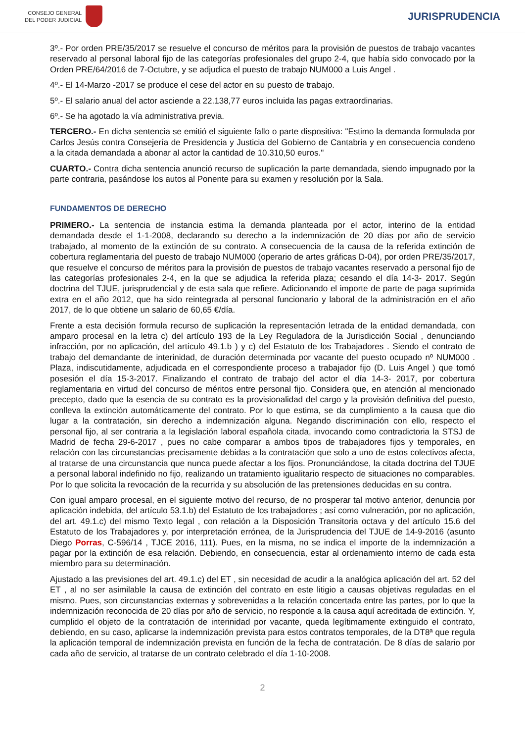CONSEJO GENERAL
DEL PODER JUDICIAL
JURISPRUDENCIA
3º.- Por orden PRE/35/2017 se resuelve el concurso de méritos para la provisión de puestos de trabajo vacantes reservado al personal laboral fijo de las categorías profesionales del grupo 2-4, que había sido convocado por la Orden PRE/64/2016 de 7-Octubre, y se adjudica el puesto de trabajo NUM000 a Luis Angel .
4º.- El 14-Marzo -2017 se produce el cese del actor en su puesto de trabajo.
5º.- El salario anual del actor asciende a 22.138,77 euros incluida las pagas extraordinarias.
6º.- Se ha agotado la vía administrativa previa.
TERCERO.- En dicha sentencia se emitió el siguiente fallo o parte dispositiva: "Estimo la demanda formulada por Carlos Jesús contra Consejería de Presidencia y Justicia del Gobierno de Cantabria y en consecuencia condeno a la citada demandada a abonar al actor la cantidad de 10.310,50 euros."
CUARTO.- Contra dicha sentencia anunció recurso de suplicación la parte demandada, siendo impugnado por la parte contraria, pasándose los autos al Ponente para su examen y resolución por la Sala.
FUNDAMENTOS DE DERECHO
PRIMERO.- La sentencia de instancia estima la demanda planteada por el actor, interino de la entidad demandada desde el 1-1-2008, declarando su derecho a la indemnización de 20 días por año de servicio trabajado, al momento de la extinción de su contrato. A consecuencia de la causa de la referida extinción de cobertura reglamentaria del puesto de trabajo NUM000 (operario de artes gráficas D-04), por orden PRE/35/2017, que resuelve el concurso de méritos para la provisión de puestos de trabajo vacantes reservado a personal fijo de las categorías profesionales 2-4, en la que se adjudica la referida plaza; cesando el día 14-3- 2017. Según doctrina del TJUE, jurisprudencial y de esta sala que refiere. Adicionando el importe de parte de paga suprimida extra en el año 2012, que ha sido reintegrada al personal funcionario y laboral de la administración en el año 2017, de lo que obtiene un salario de 60,65 €/día.
Frente a esta decisión formula recurso de suplicación la representación letrada de la entidad demandada, con amparo procesal en la letra c) del artículo 193 de la Ley Reguladora de la Jurisdicción Social , denunciando infracción, por no aplicación, del artículo 49.1.b ) y c) del Estatuto de los Trabajadores . Siendo el contrato de trabajo del demandante de interinidad, de duración determinada por vacante del puesto ocupado nº NUM000 . Plaza, indiscutidamente, adjudicada en el correspondiente proceso a trabajador fijo (D. Luis Angel ) que tomó posesión el día 15-3-2017. Finalizando el contrato de trabajo del actor el día 14-3- 2017, por cobertura reglamentaria en virtud del concurso de méritos entre personal fijo. Considera que, en atención al mencionado precepto, dado que la esencia de su contrato es la provisionalidad del cargo y la provisión definitiva del puesto, conlleva la extinción automáticamente del contrato. Por lo que estima, se da cumplimiento a la causa que dio lugar a la contratación, sin derecho a indemnización alguna. Negando discriminación con ello, respecto el personal fijo, al ser contraria a la legislación laboral española citada, invocando como contradictoria la STSJ de Madrid de fecha 29-6-2017 , pues no cabe comparar a ambos tipos de trabajadores fijos y temporales, en relación con las circunstancias precisamente debidas a la contratación que solo a uno de estos colectivos afecta, al tratarse de una circunstancia que nunca puede afectar a los fijos. Pronunciándose, la citada doctrina del TJUE a personal laboral indefinido no fijo, realizando un tratamiento igualitario respecto de situaciones no comparables. Por lo que solicita la revocación de la recurrida y su absolución de las pretensiones deducidas en su contra.
Con igual amparo procesal, en el siguiente motivo del recurso, de no prosperar tal motivo anterior, denuncia por aplicación indebida, del artículo 53.1.b) del Estatuto de los trabajadores ; así como vulneración, por no aplicación, del art. 49.1.c) del mismo Texto legal , con relación a la Disposición Transitoria octava y del artículo 15.6 del Estatuto de los Trabajadores y, por interpretación errónea, de la Jurisprudencia del TJUE de 14-9-2016 (asunto Diego Porras, C-596/14 , TJCE 2016, 111). Pues, en la misma, no se indica el importe de la indemnización a pagar por la extinción de esa relación. Debiendo, en consecuencia, estar al ordenamiento interno de cada esta miembro para su determinación.
Ajustado a las previsiones del art. 49.1.c) del ET , sin necesidad de acudir a la analógica aplicación del art. 52 del ET , al no ser asimilable la causa de extinción del contrato en este litigio a causas objetivas reguladas en el mismo. Pues, son circunstancias externas y sobrevenidas a la relación concertada entre las partes, por lo que la indemnización reconocida de 20 días por año de servicio, no responde a la causa aquí acreditada de extinción. Y, cumplido el objeto de la contratación de interinidad por vacante, queda legítimamente extinguido el contrato, debiendo, en su caso, aplicarse la indemnización prevista para estos contratos temporales, de la DT8ª que regula la aplicación temporal de indemnización prevista en función de la fecha de contratación. De 8 días de salario por cada año de servicio, al tratarse de un contrato celebrado el día 1-10-2008.
2